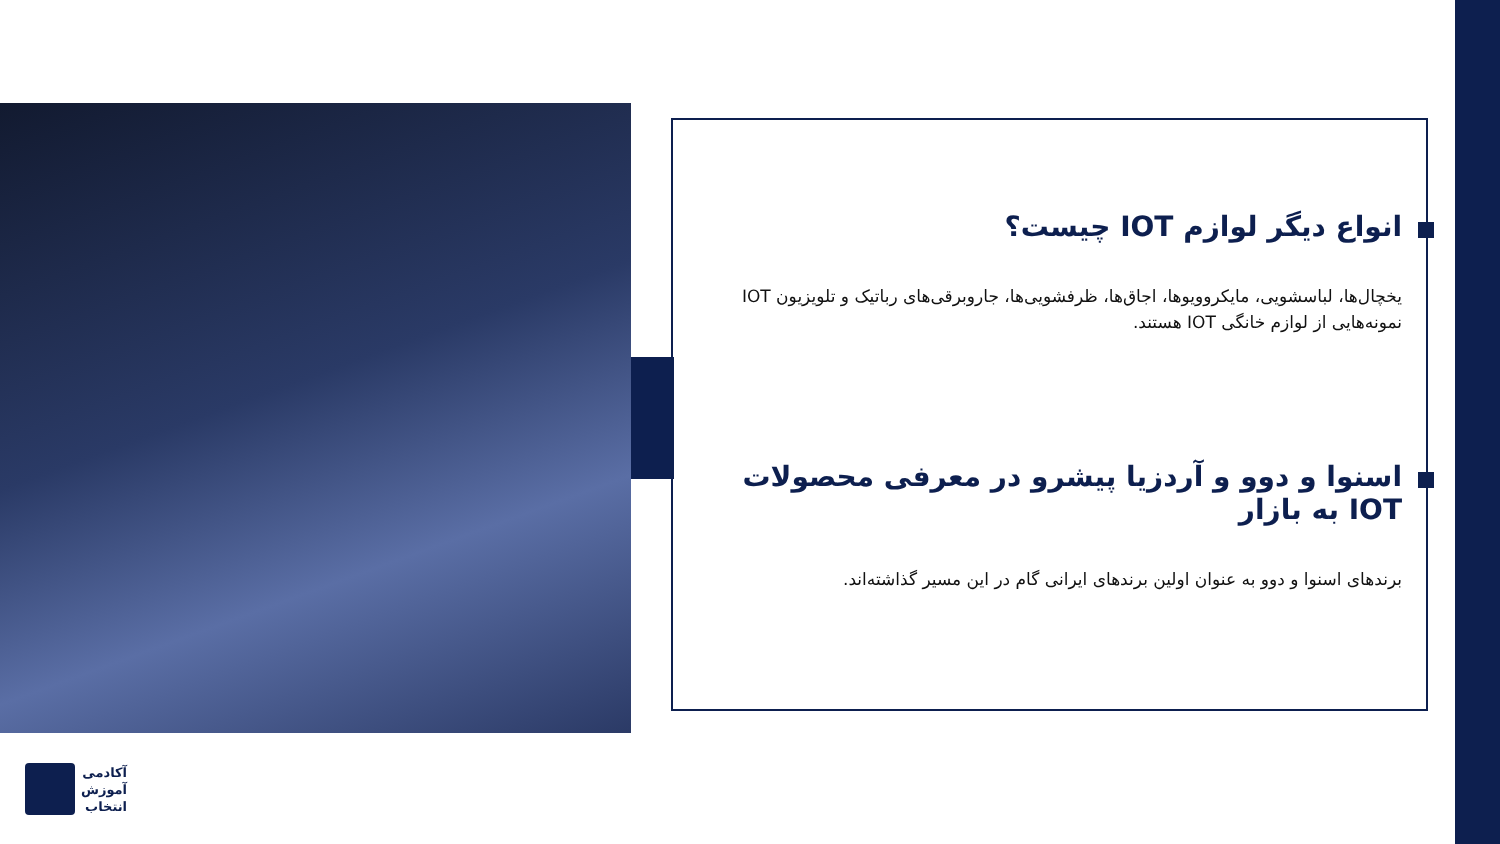انواع دیگر لوازم IOT چیست؟
یخچال‌ها، لباسشویی، مایکروویوها، اجاق‌ها، ظرفشویی‌ها، جاروبرقی‌های رباتیک و تلویزیون IOT نمونه‌هایی از لوازم خانگی IOT هستند.
اسنوا و دوو و آردزیا پیشرو در معرفی محصولات IOT به بازار
برندهای اسنوا و دوو به عنوان اولین برندهای ایرانی گام در این مسیر گذاشته‌اند.
آکادمی
آموزش
انتخاب